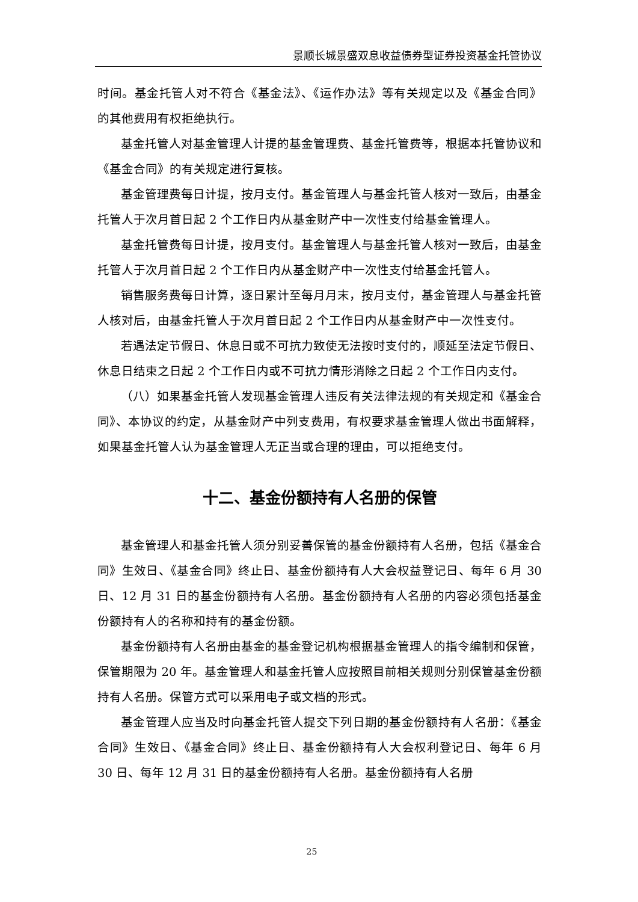景顺长城景盛双息收益债券型证券投资基金托管协议
时间。基金托管人对不符合《基金法》、《运作办法》等有关规定以及《基金合同》的其他费用有权拒绝执行。
基金托管人对基金管理人计提的基金管理费、基金托管费等，根据本托管协议和《基金合同》的有关规定进行复核。
基金管理费每日计提，按月支付。基金管理人与基金托管人核对一致后，由基金托管人于次月首日起 2 个工作日内从基金财产中一次性支付给基金管理人。
基金托管费每日计提，按月支付。基金管理人与基金托管人核对一致后，由基金托管人于次月首日起 2 个工作日内从基金财产中一次性支付给基金托管人。
销售服务费每日计算，逐日累计至每月月末，按月支付，基金管理人与基金托管人核对后，由基金托管人于次月首日起 2 个工作日内从基金财产中一次性支付。
若遇法定节假日、休息日或不可抗力致使无法按时支付的，顺延至法定节假日、休息日结束之日起 2 个工作日内或不可抗力情形消除之日起 2 个工作日内支付。
（八）如果基金托管人发现基金管理人违反有关法律法规的有关规定和《基金合同》、本协议的约定，从基金财产中列支费用，有权要求基金管理人做出书面解释，如果基金托管人认为基金管理人无正当或合理的理由，可以拒绝支付。
十二、基金份额持有人名册的保管
基金管理人和基金托管人须分别妥善保管的基金份额持有人名册，包括《基金合同》生效日、《基金合同》终止日、基金份额持有人大会权益登记日、每年 6 月 30 日、12 月 31 日的基金份额持有人名册。基金份额持有人名册的内容必须包括基金份额持有人的名称和持有的基金份额。
基金份额持有人名册由基金的基金登记机构根据基金管理人的指令编制和保管，保管期限为 20 年。基金管理人和基金托管人应按照目前相关规则分别保管基金份额持有人名册。保管方式可以采用电子或文档的形式。
基金管理人应当及时向基金托管人提交下列日期的基金份额持有人名册：《基金合同》生效日、《基金合同》终止日、基金份额持有人大会权利登记日、每年 6 月 30 日、每年 12 月 31 日的基金份额持有人名册。基金份额持有人名册
25